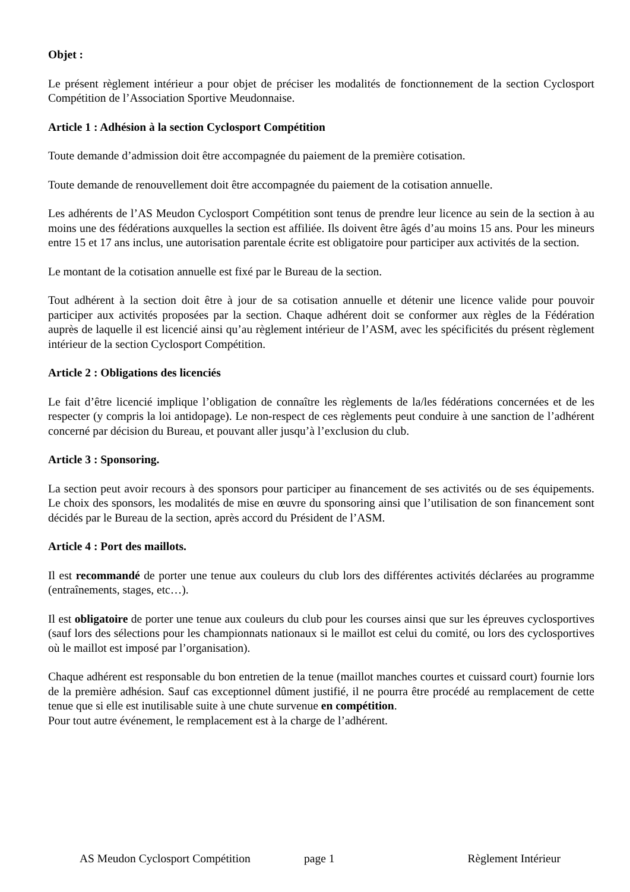Objet :
Le présent règlement intérieur a pour objet de préciser les modalités de fonctionnement de la section Cyclosport Compétition de l’Association Sportive Meudonnaise.
Article 1 : Adhésion à la section Cyclosport Compétition
Toute demande d’admission doit être accompagnée du paiement de la première cotisation.
Toute demande de renouvellement doit être accompagnée du paiement de la cotisation annuelle.
Les adhérents de l’AS Meudon Cyclosport Compétition sont tenus de prendre leur licence au sein de la section à au moins une des fédérations auxquelles la section est affiliée. Ils doivent être âgés d’au moins 15 ans. Pour les mineurs entre 15 et 17 ans inclus, une autorisation parentale écrite est obligatoire pour participer aux activités de la section.
Le montant de la cotisation annuelle est fixé par le Bureau de la section.
Tout adhérent à la section doit être à jour de sa cotisation annuelle et détenir une licence valide pour pouvoir participer aux activités proposées par la section. Chaque adhérent doit se conformer aux règles de la Fédération auprès de laquelle il est licencié ainsi qu’au règlement intérieur de l’ASM, avec les spécificités du présent règlement intérieur de la section Cyclosport Compétition.
Article 2 : Obligations des licenciés
Le fait d’être licencié implique l’obligation de connaître les règlements de la/les fédérations concernées et de les respecter (y compris la loi antidopage). Le non-respect de ces règlements peut conduire à une sanction de l’adhérent concerné par décision du Bureau, et pouvant aller jusqu’à l’exclusion du club.
Article 3 : Sponsoring.
La section peut avoir recours à des sponsors pour participer au financement de ses activités ou de ses équipements. Le choix des sponsors, les modalités de mise en œuvre du sponsoring ainsi que l’utilisation de son financement sont décidés par le Bureau de la section, après accord du Président de l’ASM.
Article 4 : Port des maillots.
Il est recommandé de porter une tenue aux couleurs du club lors des différentes activités déclarées au programme (entraînements, stages, etc…).
Il est obligatoire de porter une tenue aux couleurs du club pour les courses ainsi que sur les épreuves cyclosportives (sauf lors des sélections pour les championnats nationaux si le maillot est celui du comité, ou lors des cyclosportives où le maillot est imposé par l’organisation).
Chaque adhérent est responsable du bon entretien de la tenue (maillot manches courtes et cuissard court) fournie lors de la première adhésion. Sauf cas exceptionnel dûment justifié, il ne pourra être procédé au remplacement de cette tenue que si elle est inutilisable suite à une chute survenue en compétition.
Pour tout autre événement, le remplacement est à la charge de l’adhérent.
AS Meudon Cyclosport Compétition page 1 Règlement Intérieur